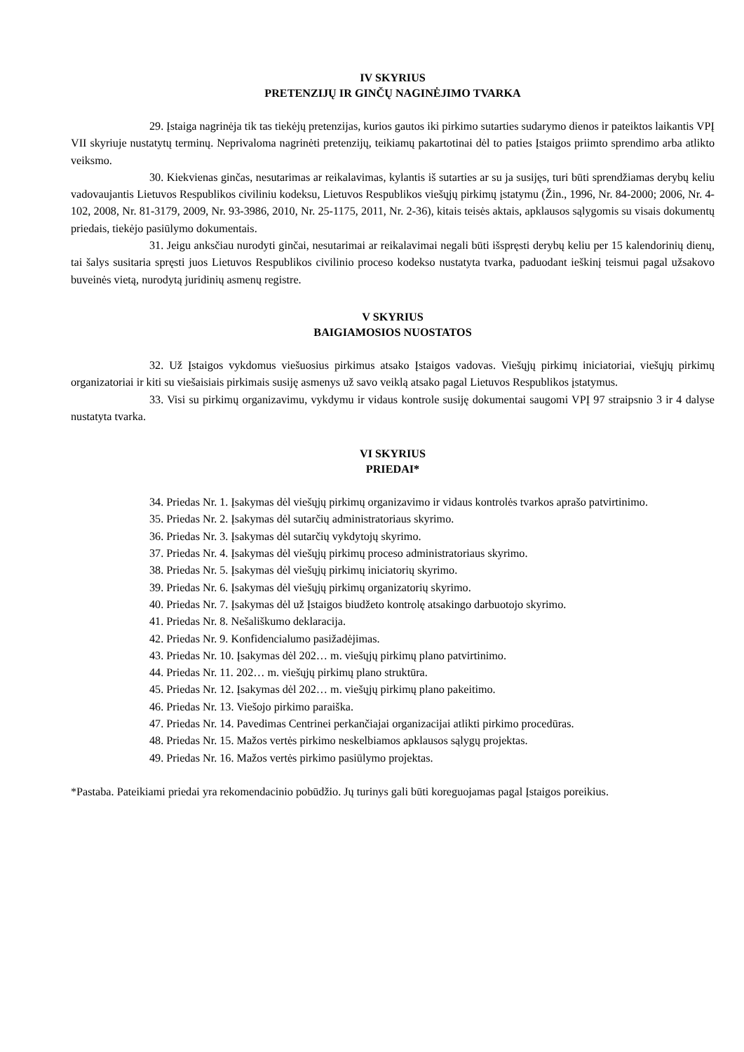IV SKYRIUS
PRETENZIJŲ IR GINČŲ NAGINĖJIMO TVARKA
29. Įstaiga nagrinėja tik tas tiekėjų pretenzijas, kurios gautos iki pirkimo sutarties sudarymo dienos ir pateiktos laikantis VPĮ VII skyriuje nustatytų terminų. Neprivaloma nagrinėti pretenzijų, teikiamų pakartotinai dėl to paties Įstaigos priimto sprendimo arba atlikto veiksmo.
30. Kiekvienas ginčas, nesutarimas ar reikalavimas, kylantis iš sutarties ar su ja susijęs, turi būti sprendžiamas derybų keliu vadovaujantis Lietuvos Respublikos civiliniu kodeksu, Lietuvos Respublikos viešųjų pirkimų įstatymu (Žin., 1996, Nr. 84-2000; 2006, Nr. 4-102, 2008, Nr. 81-3179, 2009, Nr. 93-3986, 2010, Nr. 25-1175, 2011, Nr. 2-36), kitais teisės aktais, apklausos sąlygomis su visais dokumentų priedais, tiekėjo pasiūlymo dokumentais.
31. Jeigu anksčiau nurodyti ginčai, nesutarimai ar reikalavimai negali būti išspręsti derybų keliu per 15 kalendorinių dienų, tai šalys susitaria spręsti juos Lietuvos Respublikos civilinio proceso kodekso nustatyta tvarka, paduodant ieškinį teismui pagal užsakovo buveinės vietą, nurodytą juridinių asmenų registre.
V SKYRIUS
BAIGIAMOSIOS NUOSTATOS
32. Už Įstaigos vykdomus viešuosius pirkimus atsako Įstaigos vadovas. Viešųjų pirkimų iniciatoriai, viešųjų pirkimų organizatoriai ir kiti su viešaisiais pirkimais susiję asmenys už savo veiklą atsako pagal Lietuvos Respublikos įstatymus.
33. Visi su pirkimų organizavimu, vykdymu ir vidaus kontrole susiję dokumentai saugomi VPĮ 97 straipsnio 3 ir 4 dalyse nustatyta tvarka.
VI SKYRIUS
PRIEDAI*
34. Priedas Nr. 1. Įsakymas dėl viešųjų pirkimų organizavimo ir vidaus kontrolės tvarkos aprašo patvirtinimo.
35. Priedas Nr. 2. Įsakymas dėl sutarčių administratoriaus skyrimo.
36. Priedas Nr. 3. Įsakymas dėl sutarčių vykdytojų skyrimo.
37. Priedas Nr. 4. Įsakymas dėl viešųjų pirkimų proceso administratoriaus skyrimo.
38. Priedas Nr. 5. Įsakymas dėl viešųjų pirkimų iniciatorių skyrimo.
39. Priedas Nr. 6. Įsakymas dėl viešųjų pirkimų organizatorių skyrimo.
40. Priedas Nr. 7. Įsakymas dėl už Įstaigos biudžeto kontrolę atsakingo darbuotojo skyrimo.
41. Priedas Nr. 8. Nešališkumo deklaracija.
42. Priedas Nr. 9. Konfidencialumo pasižadėjimas.
43. Priedas Nr. 10. Įsakymas dėl 202… m. viešųjų pirkimų plano patvirtinimo.
44. Priedas Nr. 11. 202… m. viešųjų pirkimų plano struktūra.
45. Priedas Nr. 12. Įsakymas dėl 202… m. viešųjų pirkimų plano pakeitimo.
46. Priedas Nr. 13. Viešojo pirkimo paraiška.
47. Priedas Nr. 14. Pavedimas Centrinei perkančiajai organizacijai atlikti pirkimo procedūras.
48. Priedas Nr. 15. Mažos vertės pirkimo neskelbiamos apklausos sąlygų projektas.
49. Priedas Nr. 16. Mažos vertės pirkimo pasiūlymo projektas.
*Pastaba. Pateikiami priedai yra rekomendacinio pobūdžio. Jų turinys gali būti koreguojamas pagal Įstaigos poreikius.